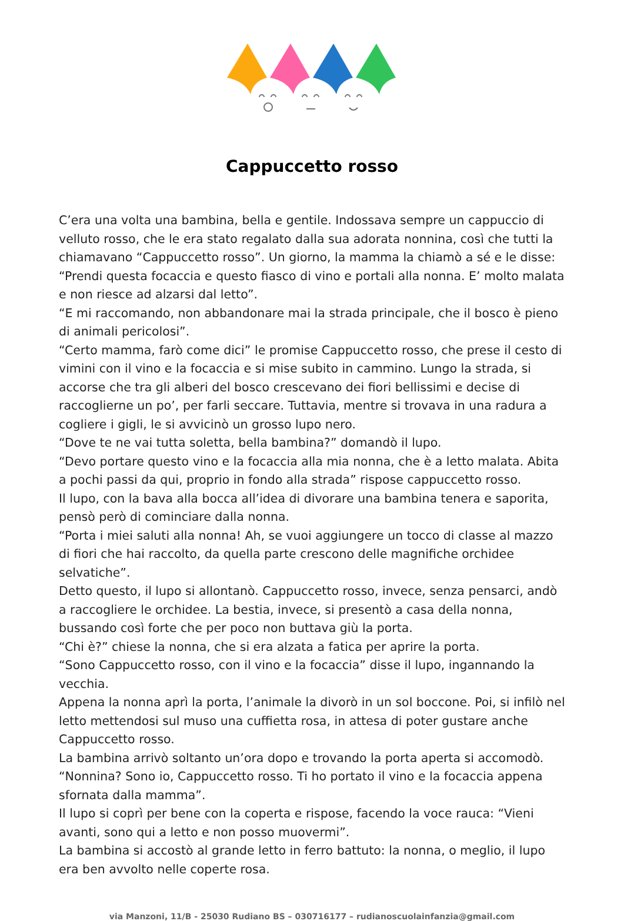Cappuccetto rosso
C’era una volta una bambina, bella e gentile. Indossava sempre un cappuccio di velluto rosso, che le era stato regalato dalla sua adorata nonnina, così che tutti la chiamavano “Cappuccetto rosso”. Un giorno, la mamma la chiamò a sé e le disse:
“Prendi questa focaccia e questo fiasco di vino e portali alla nonna. E’ molto malata e non riesce ad alzarsi dal letto”.
“E mi raccomando, non abbandonare mai la strada principale, che il bosco è pieno di animali pericolosi”.
“Certo mamma, farò come dici” le promise Cappuccetto rosso, che prese il cesto di vimini con il vino e la focaccia e si mise subito in cammino. Lungo la strada, si accorse che tra gli alberi del bosco crescevano dei fiori bellissimi e decise di raccoglierne un po’, per farli seccare. Tuttavia, mentre si trovava in una radura a cogliere i gigli, le si avvicinò un grosso lupo nero.
“Dove te ne vai tutta soletta, bella bambina?” domandò il lupo.
“Devo portare questo vino e la focaccia alla mia nonna, che è a letto malata. Abita a pochi passi da qui, proprio in fondo alla strada” rispose cappuccetto rosso.
Il lupo, con la bava alla bocca all’idea di divorare una bambina tenera e saporita, pensò però di cominciare dalla nonna.
“Porta i miei saluti alla nonna! Ah, se vuoi aggiungere un tocco di classe al mazzo di fiori che hai raccolto, da quella parte crescono delle magnifiche orchidee selvatiche”.
Detto questo, il lupo si allontanò. Cappuccetto rosso, invece, senza pensarci, andò a raccogliere le orchidee. La bestia, invece, si presentò a casa della nonna, bussando così forte che per poco non buttava giù la porta.
“Chi è?” chiese la nonna, che si era alzata a fatica per aprire la porta.
“Sono Cappuccetto rosso, con il vino e la focaccia” disse il lupo, ingannando la vecchia.
Appena la nonna aprì la porta, l’animale la divorò in un sol boccone. Poi, si infilò nel letto mettendosi sul muso una cuffietta rosa, in attesa di poter gustare anche Cappuccetto rosso.
La bambina arrivò soltanto un’ora dopo e trovando la porta aperta si accomodò.
“Nonnina? Sono io, Cappuccetto rosso. Ti ho portato il vino e la focaccia appena sfornata dalla mamma”.
Il lupo si coprì per bene con la coperta e rispose, facendo la voce rauca: “Vieni avanti, sono qui a letto e non posso muovermi”.
La bambina si accostò al grande letto in ferro battuto: la nonna, o meglio, il lupo era ben avvolto nelle coperte rosa.
via Manzoni, 11/B - 25030 Rudiano BS – 030716177 – rudianoscuolainfanzia@gmail.com